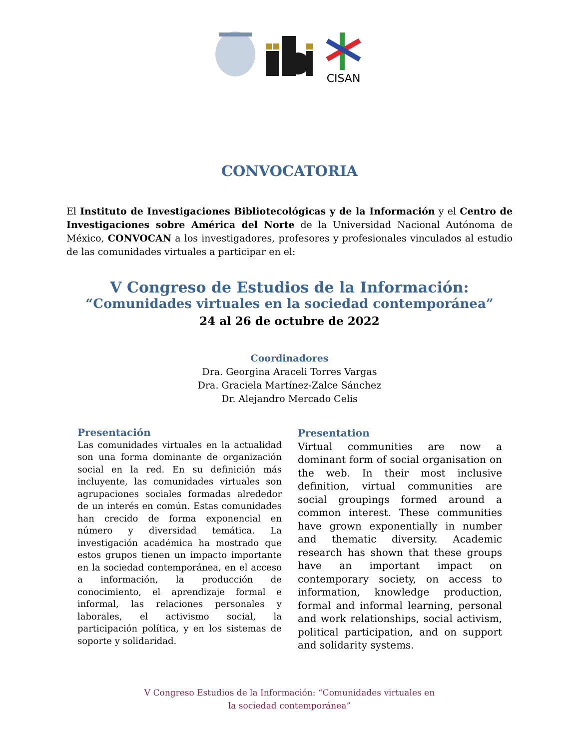CISAN
CONVOCATORIA
El Instituto de Investigaciones Bibliotecológicas y de la Información y el Centro de Investigaciones sobre América del Norte de la Universidad Nacional Autónoma de México, CONVOCAN a los investigadores, profesores y profesionales vinculados al estudio de las comunidades virtuales a participar en el:
V Congreso de Estudios de la Información:
“Comunidades virtuales en la sociedad contemporánea”
24 al 26 de octubre de 2022
Coordinadores
Dra. Georgina Araceli Torres Vargas
Dra. Graciela Martínez-Zalce Sánchez
Dr. Alejandro Mercado Celis
Presentación
Las comunidades virtuales en la actualidad son una forma dominante de organización social en la red. En su definición más incluyente, las comunidades virtuales son agrupaciones sociales formadas alrededor de un interés en común. Estas comunidades han crecido de forma exponencial en número y diversidad temática. La investigación académica ha mostrado que estos grupos tienen un impacto importante en la sociedad contemporánea, en el acceso a información, la producción de conocimiento, el aprendizaje formal e informal, las relaciones personales y laborales, el activismo social, la participación política, y en los sistemas de soporte y solidaridad.
Presentation
Virtual communities are now a dominant form of social organisation on the web. In their most inclusive definition, virtual communities are social groupings formed around a common interest. These communities have grown exponentially in number and thematic diversity. Academic research has shown that these groups have an important impact on contemporary society, on access to information, knowledge production, formal and informal learning, personal and work relationships, social activism, political participation, and on support and solidarity systems.
V Congreso Estudios de la Información: “Comunidades virtuales en
la sociedad contemporánea”